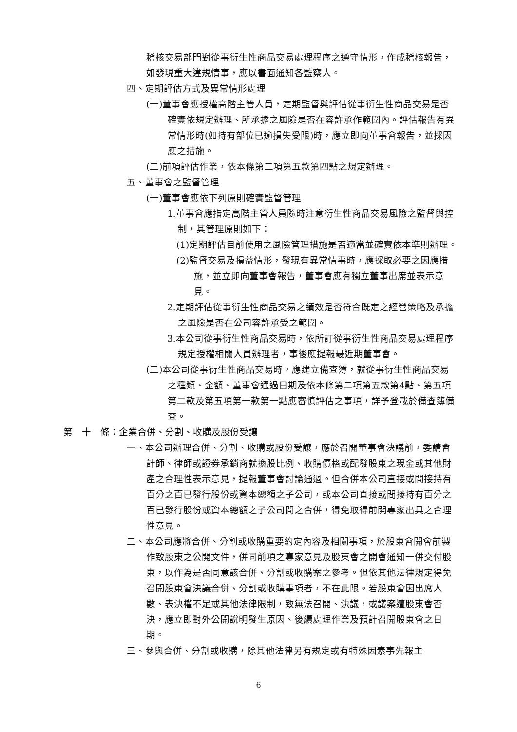稽核交易部門對從事衍生性商品交易處理程序之遵守情形，作成稽核報告，如發現重大違規情事，應以書面通知各監察人。
四、定期評估方式及異常情形處理
(一)董事會應授權高階主管人員，定期監督與評估從事衍生性商品交易是否確實依規定辦理、所承擔之風險是否在容許承作範圍內。評估報告有異常情形時(如持有部位已逾損失受限)時，應立即向董事會報告，並採因應之措施。
(二)前項評估作業，依本條第二項第五款第四點之規定辦理。
五、董事會之監督管理
(一)董事會應依下列原則確實監督管理
1.董事會應指定高階主管人員隨時注意衍生性商品交易風險之監督與控制，其管理原則如下：
(1)定期評估目前使用之風險管理措施是否適當並確實依本準則辦理。
(2)監督交易及損益情形，發現有異常情事時，應採取必要之因應措施，並立即向董事會報告，董事會應有獨立董事出席並表示意見。
2.定期評估從事衍生性商品交易之績效是否符合既定之經營策略及承擔之風險是否在公司容許承受之範圍。
3.本公司從事衍生性商品交易時，依所訂從事衍生性商品交易處理程序規定授權相關人員辦理者，事後應提報最近期董事會。
(二)本公司從事衍生性商品交易時，應建立備查簿，就從事衍生性商品交易之種類、金額、董事會通過日期及依本條第二項第五款第4點、第五項第二款及第五項第一款第一點應審慎評估之事項，詳予登載於備查簿備查。
第　十　條：企業合併、分割、收購及股份受讓
一、本公司辦理合併、分割、收購或股份受讓，應於召開董事會決議前，委請會計師、律師或證券承銷商就換股比例、收購價格或配發股東之現金或其他財產之合理性表示意見，提報董事會討論通過。但合併本公司直接或間接持有百分之百已發行股份或資本總額之子公司，或本公司直接或間接持有百分之百已發行股份或資本總額之子公司間之合併，得免取得前開專家出具之合理性意見。
二、本公司應將合併、分割或收購重要約定內容及相關事項，於股東會開會前製作致股東之公開文件，併同前項之專家意見及股東會之開會通知一併交付股東，以作為是否同意該合併、分割或收購案之參考。但依其他法律規定得免召開股東會決議合併、分割或收購事項者，不在此限。若股東會因出席人數、表決權不足或其他法律限制，致無法召開、決議，或議案遭股東會否決，應立即對外公開說明發生原因、後續處理作業及預計召開股東會之日期。
三、參與合併、分割或收購，除其他法律另有規定或有特殊因素事先報主
6